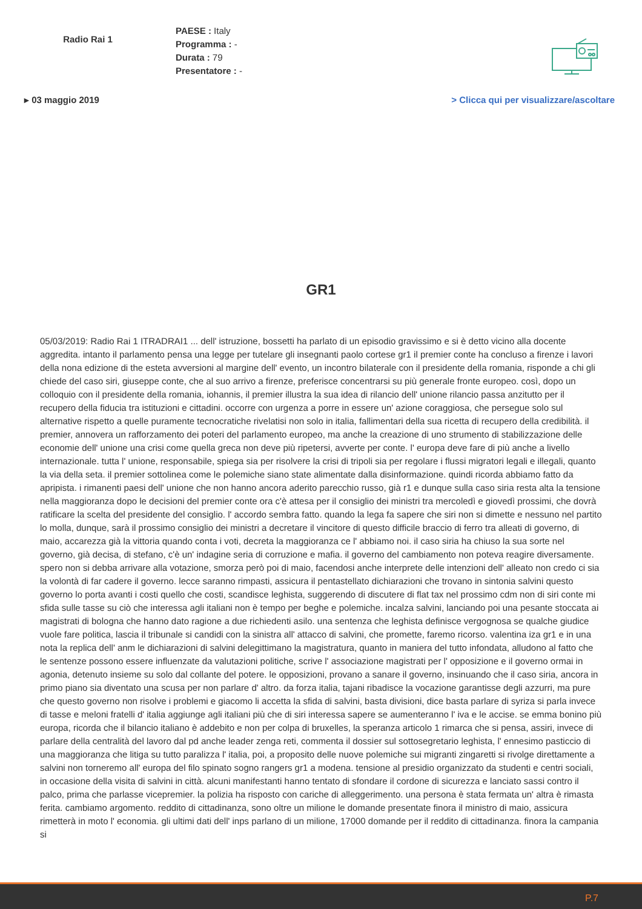Radio Rai 1
PAESE : Italy
Programma : -
Durata : 79
Presentatore : -
▸ 03 maggio 2019 > Clicca qui per visualizzare/ascoltare
GR1
05/03/2019: Radio Rai 1 ITRADRAI1 ... dell' istruzione, bossetti ha parlato di un episodio gravissimo e si è detto vicino alla docente aggredita. intanto il parlamento pensa una legge per tutelare gli insegnanti paolo cortese gr1 il premier conte ha concluso a firenze i lavori della nona edizione di the esteta avversioni al margine dell' evento, un incontro bilaterale con il presidente della romania, risponde a chi gli chiede del caso siri, giuseppe conte, che al suo arrivo a firenze, preferisce concentrarsi su più generale fronte europeo. così, dopo un colloquio con il presidente della romania, iohannis, il premier illustra la sua idea di rilancio dell' unione rilancio passa anzitutto per il recupero della fiducia tra istituzioni e cittadini. occorre con urgenza a porre in essere un' azione coraggiosa, che persegue solo sul alternative rispetto a quelle puramente tecnocratiche rivelatisi non solo in italia, fallimentari della sua ricetta di recupero della credibilità. il premier, annovera un rafforzamento dei poteri del parlamento europeo, ma anche la creazione di uno strumento di stabilizzazione delle economie dell' unione una crisi come quella greca non deve più ripetersi, avverte per conte. l' europa deve fare di più anche a livello internazionale. tutta l' unione, responsabile, spiega sia per risolvere la crisi di tripoli sia per regolare i flussi migratori legali e illegali, quanto la via della seta. il premier sottolinea come le polemiche siano state alimentate dalla disinformazione. quindi ricorda abbiamo fatto da apripista. i rimanenti paesi dell' unione che non hanno ancora aderito parecchio russo, già r1 e dunque sulla caso siria resta alta la tensione nella maggioranza dopo le decisioni del premier conte ora c'è attesa per il consiglio dei ministri tra mercoledì e giovedì prossimi, che dovrà ratificare la scelta del presidente del consiglio. l' accordo sembra fatto. quando la lega fa sapere che siri non si dimette e nessuno nel partito lo molla, dunque, sarà il prossimo consiglio dei ministri a decretare il vincitore di questo difficile braccio di ferro tra alleati di governo, di maio, accarezza già la vittoria quando conta i voti, decreta la maggioranza ce l' abbiamo noi. il caso siria ha chiuso la sua sorte nel governo, già decisa, di stefano, c'è un' indagine seria di corruzione e mafia. il governo del cambiamento non poteva reagire diversamente. spero non si debba arrivare alla votazione, smorza però poi di maio, facendosi anche interprete delle intenzioni dell' alleato non credo ci sia la volontà di far cadere il governo. lecce saranno rimpasti, assicura il pentastellato dichiarazioni che trovano in sintonia salvini questo governo lo porta avanti i costi quello che costi, scandisce leghista, suggerendo di discutere di flat tax nel prossimo cdm non di siri conte mi sfida sulle tasse su ciò che interessa agli italiani non è tempo per beghe e polemiche. incalza salvini, lanciando poi una pesante stoccata ai magistrati di bologna che hanno dato ragione a due richiedenti asilo. una sentenza che leghista definisce vergognosa se qualche giudice vuole fare politica, lascia il tribunale si candidi con la sinistra all' attacco di salvini, che promette, faremo ricorso. valentina iza gr1 e in una nota la replica dell' anm le dichiarazioni di salvini delegittimano la magistratura, quanto in maniera del tutto infondata, alludono al fatto che le sentenze possono essere influenzate da valutazioni politiche, scrive l' associazione magistrati per l' opposizione e il governo ormai in agonia, detenuto insieme su solo dal collante del potere. le opposizioni, provano a sanare il governo, insinuando che il caso siria, ancora in primo piano sia diventato una scusa per non parlare d' altro. da forza italia, tajani ribadisce la vocazione garantisse degli azzurri, ma pure che questo governo non risolve i problemi e giacomo li accetta la sfida di salvini, basta divisioni, dice basta parlare di syriza si parla invece di tasse e meloni fratelli d' italia aggiunge agli italiani più che di siri interessa sapere se aumenteranno l' iva e le accise. se emma bonino più europa, ricorda che il bilancio italiano è addebito e non per colpa di bruxelles, la speranza articolo 1 rimarca che si pensa, assiri, invece di parlare della centralità del lavoro dal pd anche leader zenga reti, commenta il dossier sul sottosegretario leghista, l' ennesimo pasticcio di una maggioranza che litiga su tutto paralizza l' italia, poi, a proposito delle nuove polemiche sui migranti zingaretti si rivolge direttamente a salvini non torneremo all' europa del filo spinato sogno rangers gr1 a modena. tensione al presidio organizzato da studenti e centri sociali, in occasione della visita di salvini in città. alcuni manifestanti hanno tentato di sfondare il cordone di sicurezza e lanciato sassi contro il palco, prima che parlasse vicepremier. la polizia ha risposto con cariche di alleggerimento. una persona è stata fermata un' altra è rimasta ferita. cambiamo argomento. reddito di cittadinanza, sono oltre un milione le domande presentate finora il ministro di maio, assicura rimetterà in moto l' economia. gli ultimi dati dell' inps parlano di un milione, 17000 domande per il reddito di cittadinanza. finora la campania si
P.7